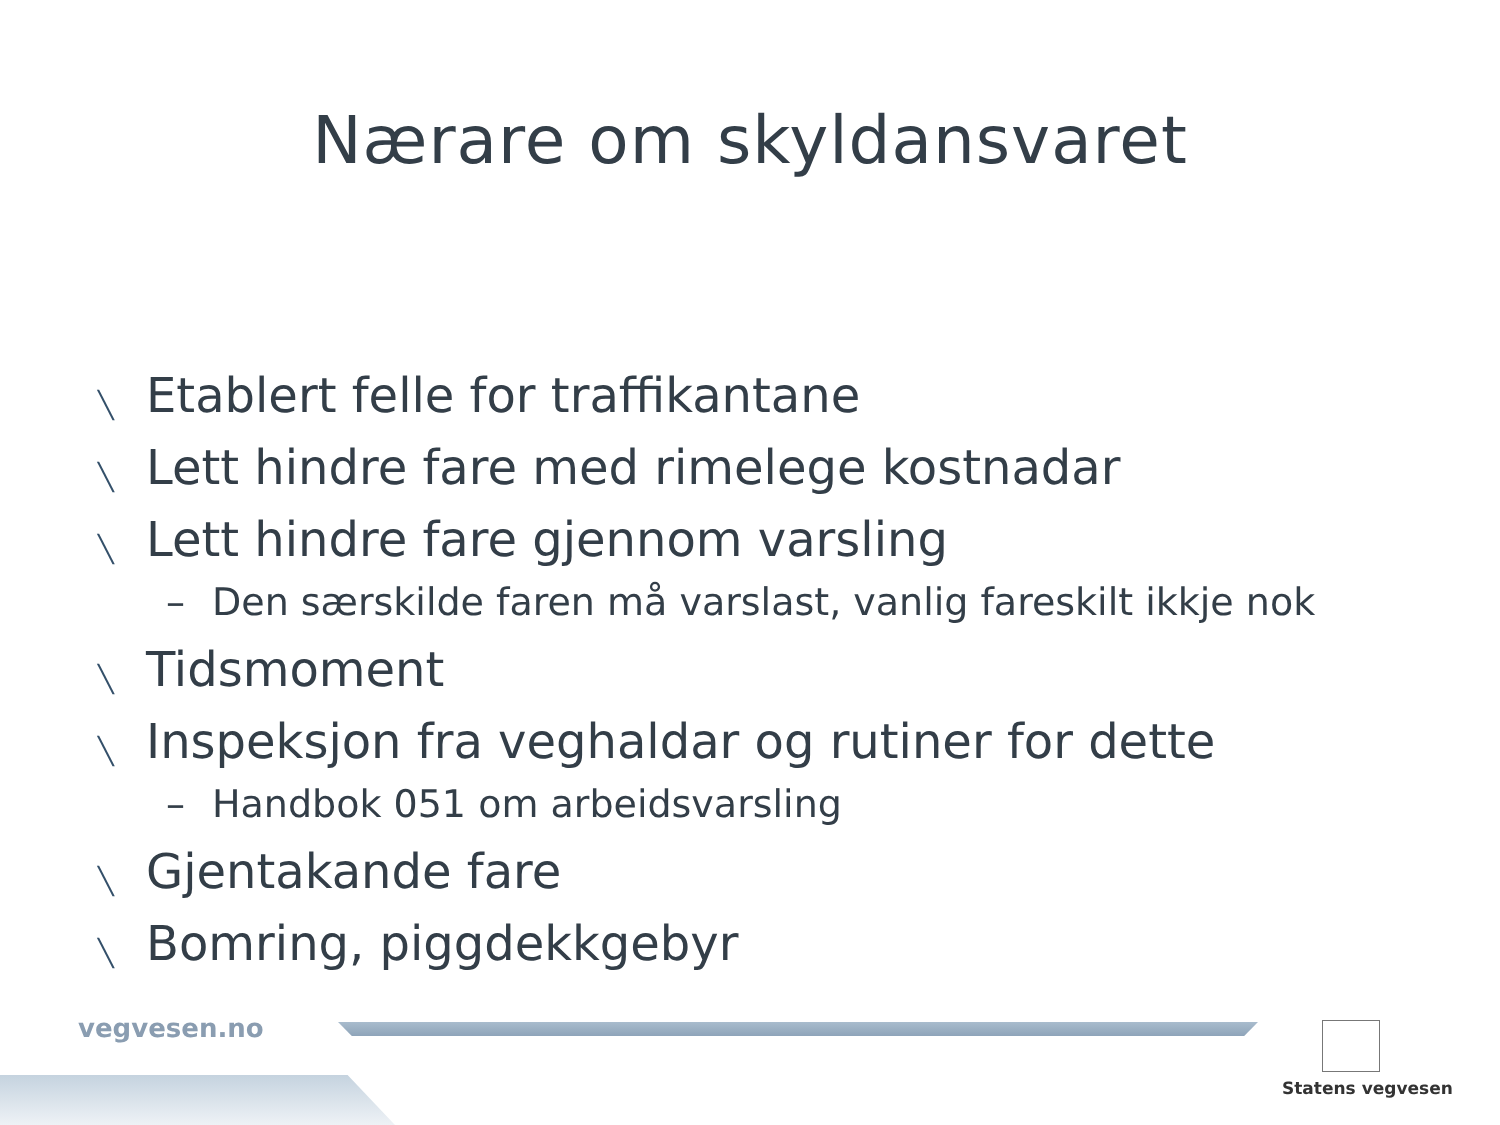Nærare om skyldansvaret
╲ Etablert felle for traffikantane
╲ Lett hindre fare med rimelege kostnadar
╲ Lett hindre fare gjennom varsling
– Den særskilde faren må varslast, vanlig fareskilt ikkje nok
╲ Tidsmoment
╲ Inspeksjon fra veghaldar og rutiner for dette
– Handbok 051 om arbeidsvarsling
╲ Gjentakande fare
╲ Bomring, piggdekkgebyr
vegvesen.no
Statens vegvesen